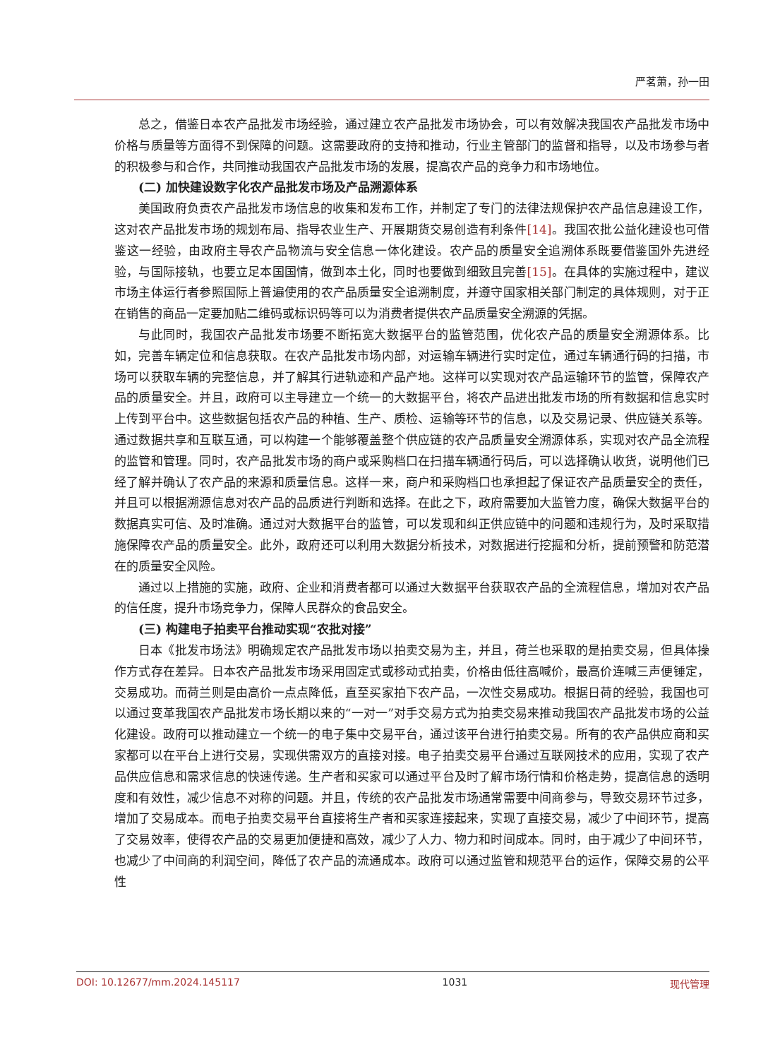严茗萧，孙一田
总之，借鉴日本农产品批发市场经验，通过建立农产品批发市场协会，可以有效解决我国农产品批发市场中价格与质量等方面得不到保障的问题。这需要政府的支持和推动，行业主管部门的监督和指导，以及市场参与者的积极参与和合作，共同推动我国农产品批发市场的发展，提高农产品的竞争力和市场地位。
(二) 加快建设数字化农产品批发市场及产品溯源体系
美国政府负责农产品批发市场信息的收集和发布工作，并制定了专门的法律法规保护农产品信息建设工作，这对农产品批发市场的规划布局、指导农业生产、开展期货交易创造有利条件[14]。我国农批公益化建设也可借鉴这一经验，由政府主导农产品物流与安全信息一体化建设。农产品的质量安全追溯体系既要借鉴国外先进经验，与国际接轨，也要立足本国国情，做到本土化，同时也要做到细致且完善[15]。在具体的实施过程中，建议市场主体运行者参照国际上普遍使用的农产品质量安全追溯制度，并遵守国家相关部门制定的具体规则，对于正在销售的商品一定要加贴二维码或标识码等可以为消费者提供农产品质量安全溯源的凭据。
与此同时，我国农产品批发市场要不断拓宽大数据平台的监管范围，优化农产品的质量安全溯源体系。比如，完善车辆定位和信息获取。在农产品批发市场内部，对运输车辆进行实时定位，通过车辆通行码的扫描，市场可以获取车辆的完整信息，并了解其行进轨迹和产品产地。这样可以实现对农产品运输环节的监管，保障农产品的质量安全。并且，政府可以主导建立一个统一的大数据平台，将农产品进出批发市场的所有数据和信息实时上传到平台中。这些数据包括农产品的种植、生产、质检、运输等环节的信息，以及交易记录、供应链关系等。通过数据共享和互联互通，可以构建一个能够覆盖整个供应链的农产品质量安全溯源体系，实现对农产品全流程的监管和管理。同时，农产品批发市场的商户或采购档口在扫描车辆通行码后，可以选择确认收货，说明他们已经了解并确认了农产品的来源和质量信息。这样一来，商户和采购档口也承担起了保证农产品质量安全的责任，并且可以根据溯源信息对农产品的品质进行判断和选择。在此之下，政府需要加大监管力度，确保大数据平台的数据真实可信、及时准确。通过对大数据平台的监管，可以发现和纠正供应链中的问题和违规行为，及时采取措施保障农产品的质量安全。此外，政府还可以利用大数据分析技术，对数据进行挖掘和分析，提前预警和防范潜在的质量安全风险。
通过以上措施的实施，政府、企业和消费者都可以通过大数据平台获取农产品的全流程信息，增加对农产品的信任度，提升市场竞争力，保障人民群众的食品安全。
(三) 构建电子拍卖平台推动实现“农批对接”
日本《批发市场法》明确规定农产品批发市场以拍卖交易为主，并且，荷兰也采取的是拍卖交易，但具体操作方式存在差异。日本农产品批发市场采用固定式或移动式拍卖，价格由低往高喊价，最高价连喊三声便锤定，交易成功。而荷兰则是由高价一点点降低，直至买家拍下农产品，一次性交易成功。根据日荷的经验，我国也可以通过变革我国农产品批发市场长期以来的“一对一”对手交易方式为拍卖交易来推动我国农产品批发市场的公益化建设。政府可以推动建立一个统一的电子集中交易平台，通过该平台进行拍卖交易。所有的农产品供应商和买家都可以在平台上进行交易，实现供需双方的直接对接。电子拍卖交易平台通过互联网技术的应用，实现了农产品供应信息和需求信息的快速传递。生产者和买家可以通过平台及时了解市场行情和价格走势，提高信息的透明度和有效性，减少信息不对称的问题。并且，传统的农产品批发市场通常需要中间商参与，导致交易环节过多，增加了交易成本。而电子拍卖交易平台直接将生产者和买家连接起来，实现了直接交易，减少了中间环节，提高了交易效率，使得农产品的交易更加便捷和高效，减少了人力、物力和时间成本。同时，由于减少了中间环节，也减少了中间商的利润空间，降低了农产品的流通成本。政府可以通过监管和规范平台的运作，保障交易的公平性
DOI: 10.12677/mm.2024.145117 1031 现代管理